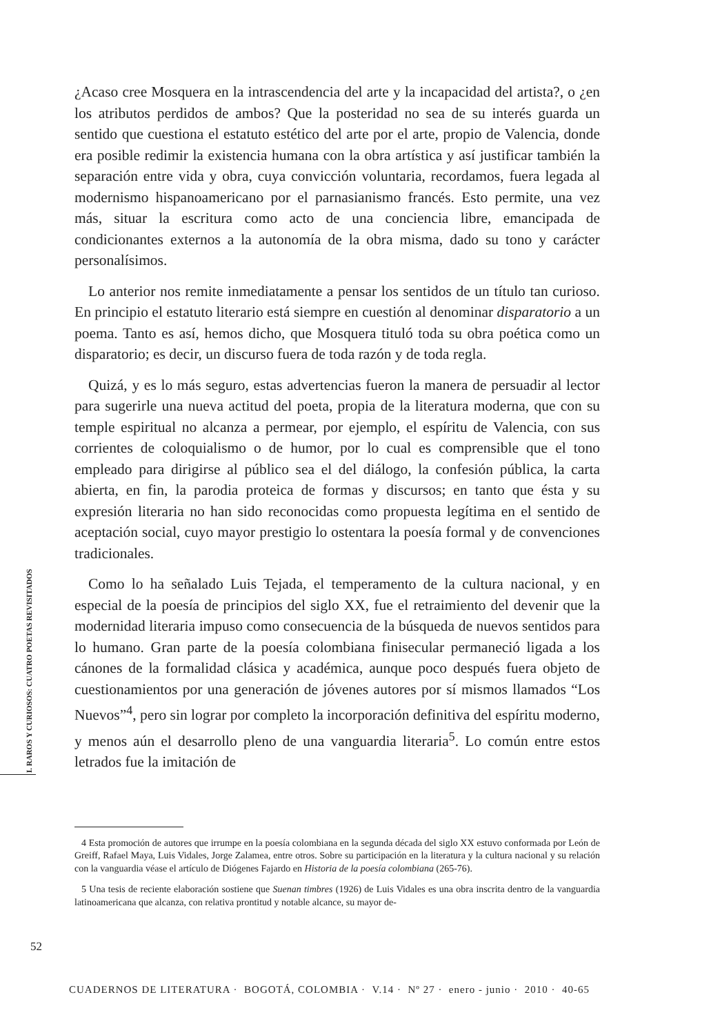I. RAROS Y CURIOSOS: CUATRO POETAS REVISITADOS
¿Acaso cree Mosquera en la intrascendencia del arte y la incapacidad del artista?, o ¿en los atributos perdidos de ambos? Que la posteridad no sea de su interés guarda un sentido que cuestiona el estatuto estético del arte por el arte, propio de Valencia, donde era posible redimir la existencia humana con la obra artística y así justificar también la separación entre vida y obra, cuya convicción voluntaria, recordamos, fuera legada al modernismo hispanoamericano por el parnasianismo francés. Esto permite, una vez más, situar la escritura como acto de una conciencia libre, emancipada de condicionantes externos a la autonomía de la obra misma, dado su tono y carácter personalísimos.
Lo anterior nos remite inmediatamente a pensar los sentidos de un título tan curioso. En principio el estatuto literario está siempre en cuestión al denominar disparatorio a un poema. Tanto es así, hemos dicho, que Mosquera tituló toda su obra poética como un disparatorio; es decir, un discurso fuera de toda razón y de toda regla.
Quizá, y es lo más seguro, estas advertencias fueron la manera de persuadir al lector para sugerirle una nueva actitud del poeta, propia de la literatura moderna, que con su temple espiritual no alcanza a permear, por ejemplo, el espíritu de Valencia, con sus corrientes de coloquialismo o de humor, por lo cual es comprensible que el tono empleado para dirigirse al público sea el del diálogo, la confesión pública, la carta abierta, en fin, la parodia proteica de formas y discursos; en tanto que ésta y su expresión literaria no han sido reconocidas como propuesta legítima en el sentido de aceptación social, cuyo mayor prestigio lo ostentara la poesía formal y de convenciones tradicionales.
Como lo ha señalado Luis Tejada, el temperamento de la cultura nacional, y en especial de la poesía de principios del siglo XX, fue el retraimiento del devenir que la modernidad literaria impuso como consecuencia de la búsqueda de nuevos sentidos para lo humano. Gran parte de la poesía colombiana finisecular permaneció ligada a los cánones de la formalidad clásica y académica, aunque poco después fuera objeto de cuestionamientos por una generación de jóvenes autores por sí mismos llamados “Los Nuevos”<sup>4</sup>, pero sin lograr por completo la incorporación definitiva del espíritu moderno, y menos aún el desarrollo pleno de una vanguardia literaria<sup>5</sup>. Lo común entre estos letrados fue la imitación de
4 Esta promoción de autores que irrumpe en la poesía colombiana en la segunda década del siglo XX estuvo conformada por León de Greiff, Rafael Maya, Luis Vidales, Jorge Zalamea, entre otros. Sobre su participación en la literatura y la cultura nacional y su relación con la vanguardia véase el artículo de Diógenes Fajardo en Historia de la poesía colombiana (265-76).
5 Una tesis de reciente elaboración sostiene que Suenan timbres (1926) de Luis Vidales es una obra inscrita dentro de la vanguardia latinoamericana que alcanza, con relativa prontitud y notable alcance, su mayor de-
52
CUADERNOS DE LITERATURA · BOGOTÁ, COLOMBIA · V.14 · Nº 27 · enero - junio · 2010 · 40-65